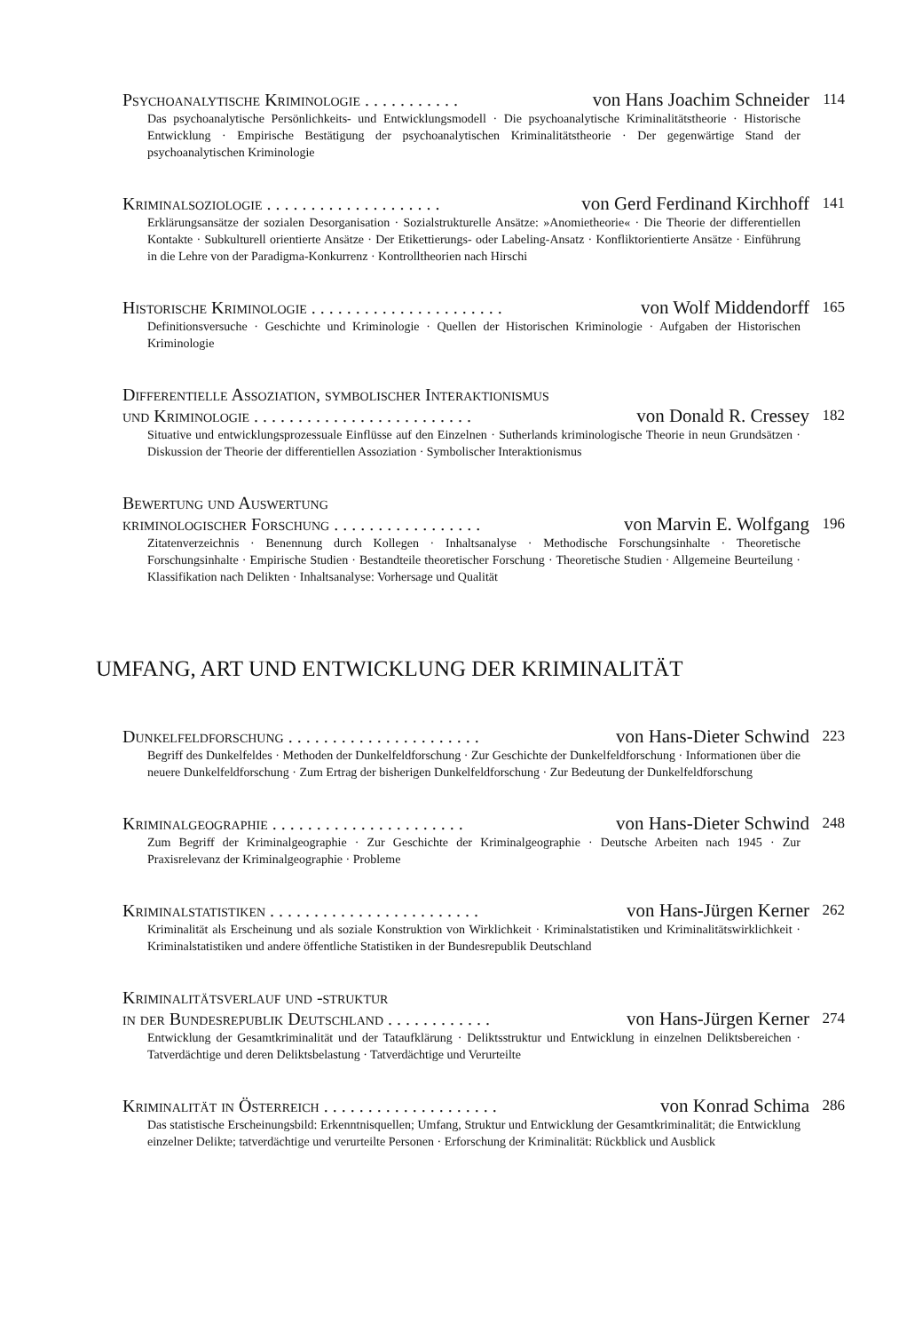Psychoanalytische Kriminologie . . . . . . . . . . . von Hans Joachim Schneider 114
Das psychoanalytische Persönlichkeits- und Entwicklungsmodell · Die psychoanalytische Kriminalitätstheorie · Historische Entwicklung · Empirische Bestätigung der psychoanalytischen Kriminalitätstheorie · Der gegenwärtige Stand der psychoanalytischen Kriminologie
Kriminalsoziologie . . . . . . . . . . . . . . . . . . . . von Gerd Ferdinand Kirchhoff 141
Erklärungsansätze der sozialen Desorganisation · Sozialstrukturelle Ansätze: »Anomietheorie« · Die Theorie der differentiellen Kontakte · Subkulturell orientierte Ansätze · Der Etikettierungs- oder Labeling-Ansatz · Konfliktorientierte Ansätze · Einführung in die Lehre von der Paradigma-Konkurrenz · Kontrolltheorien nach Hirschi
Historische Kriminologie . . . . . . . . . . . . . . . . . . . . . . von Wolf Middendorff 165
Definitionsversuche · Geschichte und Kriminologie · Quellen der Historischen Kriminologie · Aufgaben der Historischen Kriminologie
Differentielle Assoziation, symbolischer Interaktionismus
und Kriminologie . . . . . . . . . . . . . . . . . . . . . . . . . von Donald R. Cressey 182
Situative und entwicklungsprozessuale Einflüsse auf den Einzelnen · Sutherlands kriminologische Theorie in neun Grundsätzen · Diskussion der Theorie der differentiellen Assoziation · Symbolischer Interaktionismus
Bewertung und Auswertung
kriminologischer Forschung . . . . . . . . . . . . . . . . . von Marvin E. Wolfgang 196
Zitatenverzeichnis · Benennung durch Kollegen · Inhaltsanalyse · Methodische Forschungsinhalte · Theoretische Forschungsinhalte · Empirische Studien · Bestandteile theoretischer Forschung · Theoretische Studien · Allgemeine Beurteilung · Klassifikation nach Delikten · Inhaltsanalyse: Vorhersage und Qualität
UMFANG, ART UND ENTWICKLUNG DER KRIMINALITÄT
Dunkelfeldforschung . . . . . . . . . . . . . . . . . . . . . . von Hans-Dieter Schwind 223
Begriff des Dunkelfeldes · Methoden der Dunkelfeldforschung · Zur Geschichte der Dunkelfeldforschung · Informationen über die neuere Dunkelfeldforschung · Zum Ertrag der bisherigen Dunkelfeldforschung · Zur Bedeutung der Dunkelfeldforschung
Kriminalgeographie . . . . . . . . . . . . . . . . . . . . . . von Hans-Dieter Schwind 248
Zum Begriff der Kriminalgeographie · Zur Geschichte der Kriminalgeographie · Deutsche Arbeiten nach 1945 · Zur Praxisrelevanz der Kriminalgeographie · Probleme
Kriminalstatistiken . . . . . . . . . . . . . . . . . . . . . . . . von Hans-Jürgen Kerner 262
Kriminalität als Erscheinung und als soziale Konstruktion von Wirklichkeit · Kriminalstatistiken und Kriminalitätswirklichkeit · Kriminalstatistiken und andere öffentliche Statistiken in der Bundesrepublik Deutschland
Kriminalitätsverlauf und -struktur
in der Bundesrepublik Deutschland . . . . . . . . . . . . von Hans-Jürgen Kerner 274
Entwicklung der Gesamtkriminalität und der Tataufklärung · Deliktsstruktur und Entwicklung in einzelnen Deliktsbereichen · Tatverdächtige und deren Deliktsbelastung · Tatverdächtige und Verurteilte
Kriminalität in Österreich . . . . . . . . . . . . . . . . . . . . von Konrad Schima 286
Das statistische Erscheinungsbild: Erkenntnisquellen; Umfang, Struktur und Entwicklung der Gesamtkriminalität; die Entwicklung einzelner Delikte; tatverdächtige und verurteilte Personen · Erforschung der Kriminalität: Rückblick und Ausblick